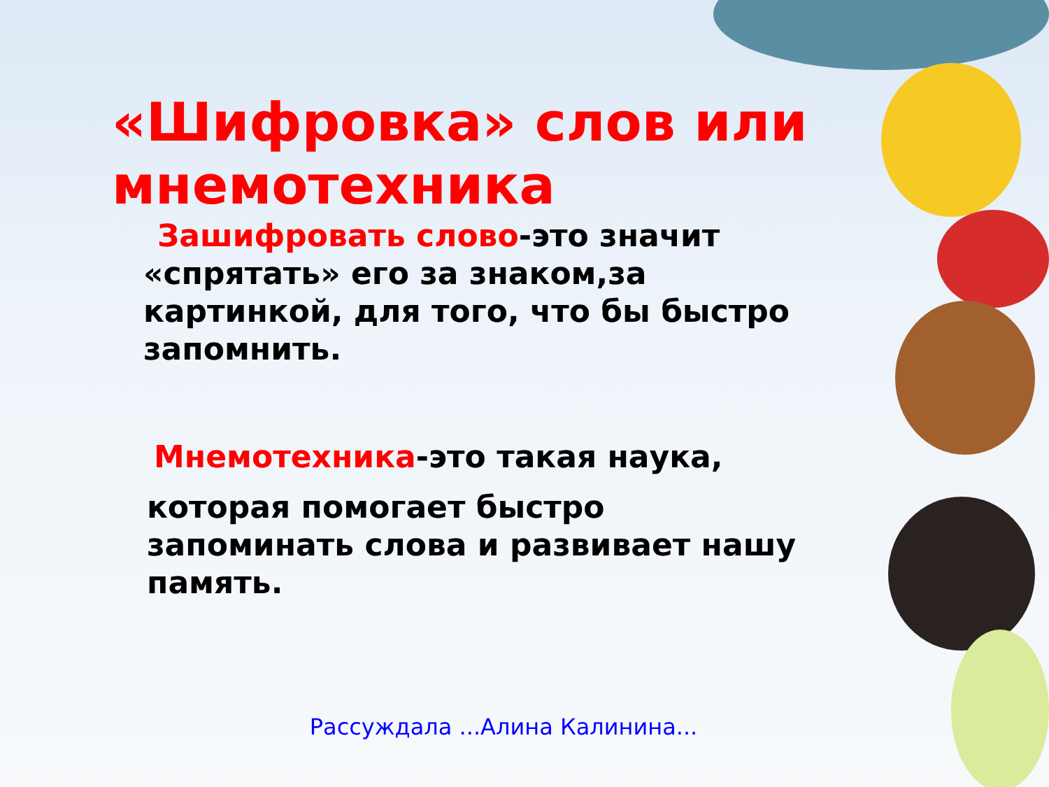«Шифровка» слов или мнемотехника
Зашифровать слово-это значит
«спрятать» его за знаком,за картинкой, для того, что бы быстро запомнить.
Мнемотехника-это такая наука,
которая помогает быстро запоминать слова и развивает нашу память.
Рассуждала ...Алина Калинина...